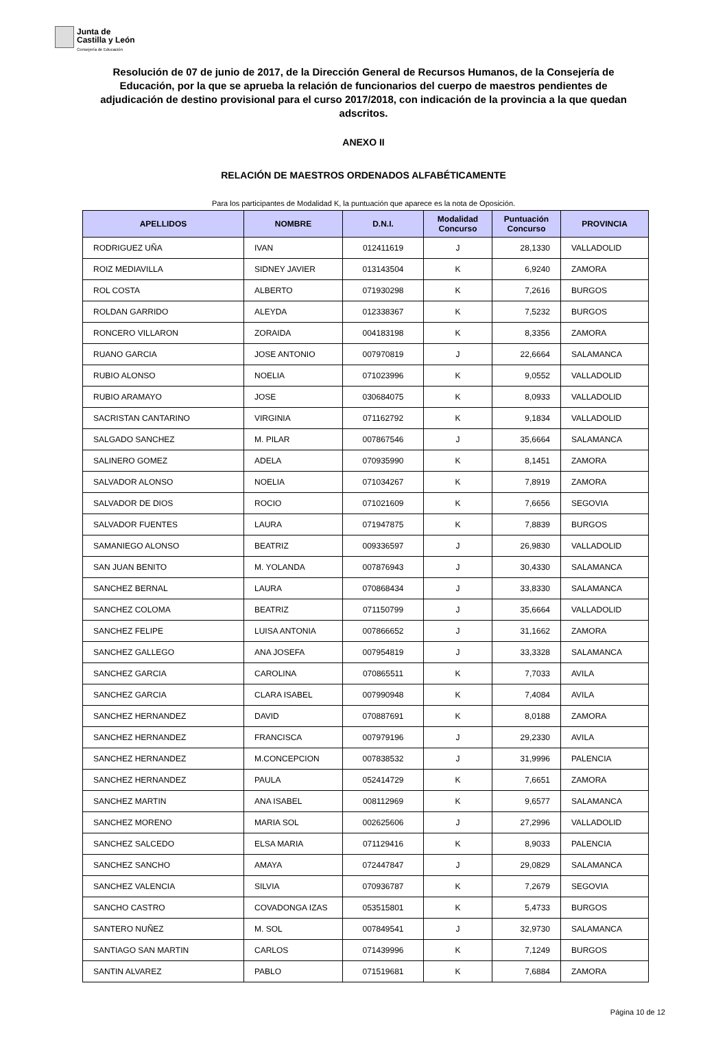Junta de
Castilla y León
Consejería de Educación
Resolución de 07 de junio de 2017, de la Dirección General de Recursos Humanos, de la Consejería de Educación, por la que se aprueba la relación de funcionarios del cuerpo de maestros pendientes de adjudicación de destino provisional para el curso 2017/2018, con indicación de la provincia a la que quedan adscritos.
ANEXO II
RELACIÓN DE MAESTROS ORDENADOS ALFABÉTICAMENTE
Para los participantes de Modalidad K, la puntuación que aparece es la nota de Oposición.
| APELLIDOS | NOMBRE | D.N.I. | Modalidad Concurso | Puntuación Concurso | PROVINCIA |
| --- | --- | --- | --- | --- | --- |
| RODRIGUEZ UÑA | IVAN | 012411619 | J | 28,1330 | VALLADOLID |
| ROIZ MEDIAVILLA | SIDNEY JAVIER | 013143504 | K | 6,9240 | ZAMORA |
| ROL COSTA | ALBERTO | 071930298 | K | 7,2616 | BURGOS |
| ROLDAN GARRIDO | ALEYDA | 012338367 | K | 7,5232 | BURGOS |
| RONCERO VILLARON | ZORAIDA | 004183198 | K | 8,3356 | ZAMORA |
| RUANO GARCIA | JOSE ANTONIO | 007970819 | J | 22,6664 | SALAMANCA |
| RUBIO ALONSO | NOELIA | 071023996 | K | 9,0552 | VALLADOLID |
| RUBIO ARAMAYO | JOSE | 030684075 | K | 8,0933 | VALLADOLID |
| SACRISTAN CANTARINO | VIRGINIA | 071162792 | K | 9,1834 | VALLADOLID |
| SALGADO SANCHEZ | M. PILAR | 007867546 | J | 35,6664 | SALAMANCA |
| SALINERO GOMEZ | ADELA | 070935990 | K | 8,1451 | ZAMORA |
| SALVADOR ALONSO | NOELIA | 071034267 | K | 7,8919 | ZAMORA |
| SALVADOR DE DIOS | ROCIO | 071021609 | K | 7,6656 | SEGOVIA |
| SALVADOR FUENTES | LAURA | 071947875 | K | 7,8839 | BURGOS |
| SAMANIEGO ALONSO | BEATRIZ | 009336597 | J | 26,9830 | VALLADOLID |
| SAN JUAN BENITO | M. YOLANDA | 007876943 | J | 30,4330 | SALAMANCA |
| SANCHEZ BERNAL | LAURA | 070868434 | J | 33,8330 | SALAMANCA |
| SANCHEZ COLOMA | BEATRIZ | 071150799 | J | 35,6664 | VALLADOLID |
| SANCHEZ FELIPE | LUISA ANTONIA | 007866652 | J | 31,1662 | ZAMORA |
| SANCHEZ GALLEGO | ANA JOSEFA | 007954819 | J | 33,3328 | SALAMANCA |
| SANCHEZ GARCIA | CAROLINA | 070865511 | K | 7,7033 | AVILA |
| SANCHEZ GARCIA | CLARA ISABEL | 007990948 | K | 7,4084 | AVILA |
| SANCHEZ HERNANDEZ | DAVID | 070887691 | K | 8,0188 | ZAMORA |
| SANCHEZ HERNANDEZ | FRANCISCA | 007979196 | J | 29,2330 | AVILA |
| SANCHEZ HERNANDEZ | M.CONCEPCION | 007838532 | J | 31,9996 | PALENCIA |
| SANCHEZ HERNANDEZ | PAULA | 052414729 | K | 7,6651 | ZAMORA |
| SANCHEZ MARTIN | ANA ISABEL | 008112969 | K | 9,6577 | SALAMANCA |
| SANCHEZ MORENO | MARIA SOL | 002625606 | J | 27,2996 | VALLADOLID |
| SANCHEZ SALCEDO | ELSA MARIA | 071129416 | K | 8,9033 | PALENCIA |
| SANCHEZ SANCHO | AMAYA | 072447847 | J | 29,0829 | SALAMANCA |
| SANCHEZ VALENCIA | SILVIA | 070936787 | K | 7,2679 | SEGOVIA |
| SANCHO CASTRO | COVADONGA IZAS | 053515801 | K | 5,4733 | BURGOS |
| SANTERO NUÑEZ | M. SOL | 007849541 | J | 32,9730 | SALAMANCA |
| SANTIAGO SAN MARTIN | CARLOS | 071439996 | K | 7,1249 | BURGOS |
| SANTIN ALVAREZ | PABLO | 071519681 | K | 7,6884 | ZAMORA |
Página 10 de 12